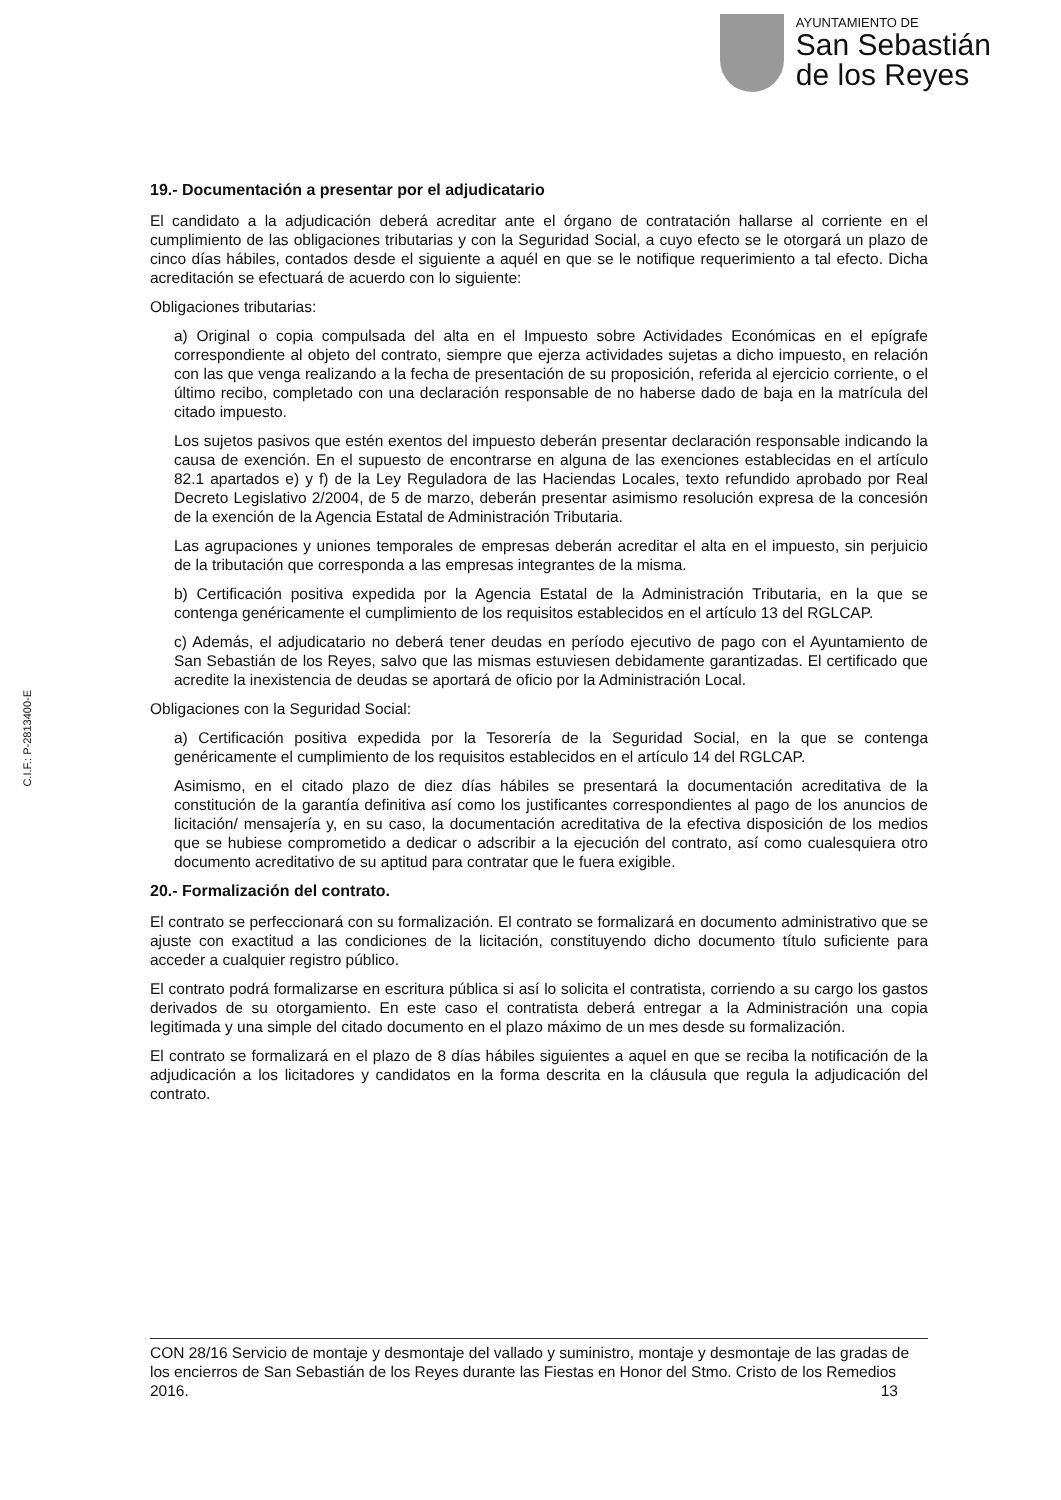AYUNTAMIENTO DE
San Sebastián
de los Reyes
C.I.F.: P-2813400-E
19.- Documentación a presentar por el adjudicatario
El candidato a la adjudicación deberá acreditar ante el órgano de contratación hallarse al corriente en el cumplimiento de las obligaciones tributarias y con la Seguridad Social, a cuyo efecto se le otorgará un plazo de cinco días hábiles, contados desde el siguiente a aquél en que se le notifique requerimiento a tal efecto. Dicha acreditación se efectuará de acuerdo con lo siguiente:
Obligaciones tributarias:
a) Original o copia compulsada del alta en el Impuesto sobre Actividades Económicas en el epígrafe correspondiente al objeto del contrato, siempre que ejerza actividades sujetas a dicho impuesto, en relación con las que venga realizando a la fecha de presentación de su proposición, referida al ejercicio corriente, o el último recibo, completado con una declaración responsable de no haberse dado de baja en la matrícula del citado impuesto.
Los sujetos pasivos que estén exentos del impuesto deberán presentar declaración responsable indicando la causa de exención. En el supuesto de encontrarse en alguna de las exenciones establecidas en el artículo 82.1 apartados e) y f) de la Ley Reguladora de las Haciendas Locales, texto refundido aprobado por Real Decreto Legislativo 2/2004, de 5 de marzo, deberán presentar asimismo resolución expresa de la concesión de la exención de la Agencia Estatal de Administración Tributaria.
Las agrupaciones y uniones temporales de empresas deberán acreditar el alta en el impuesto, sin perjuicio de la tributación que corresponda a las empresas integrantes de la misma.
b) Certificación positiva expedida por la Agencia Estatal de la Administración Tributaria, en la que se contenga genéricamente el cumplimiento de los requisitos establecidos en el artículo 13 del RGLCAP.
c) Además, el adjudicatario no deberá tener deudas en período ejecutivo de pago con el Ayuntamiento de San Sebastián de los Reyes, salvo que las mismas estuviesen debidamente garantizadas. El certificado que acredite la inexistencia de deudas se aportará de oficio por la Administración Local.
Obligaciones con la Seguridad Social:
a) Certificación positiva expedida por la Tesorería de la Seguridad Social, en la que se contenga genéricamente el cumplimiento de los requisitos establecidos en el artículo 14 del RGLCAP.
Asimismo, en el citado plazo de diez días hábiles se presentará la documentación acreditativa de la constitución de la garantía definitiva así como los justificantes correspondientes al pago de los anuncios de licitación/ mensajería y, en su caso, la documentación acreditativa de la efectiva disposición de los medios que se hubiese comprometido a dedicar o adscribir a la ejecución del contrato, así como cualesquiera otro documento acreditativo de su aptitud para contratar que le fuera exigible.
20.- Formalización del contrato.
El contrato se perfeccionará con su formalización. El contrato se formalizará en documento administrativo que se ajuste con exactitud a las condiciones de la licitación, constituyendo dicho documento título suficiente para acceder a cualquier registro público.
El contrato podrá formalizarse en escritura pública si así lo solicita el contratista, corriendo a su cargo los gastos derivados de su otorgamiento. En este caso el contratista deberá entregar a la Administración una copia legitimada y una simple del citado documento en el plazo máximo de un mes desde su formalización.
El contrato se formalizará en el plazo de 8 días hábiles siguientes a aquel en que se reciba la notificación de la adjudicación a los licitadores y candidatos en la forma descrita en la cláusula que regula la adjudicación del contrato.
CON 28/16 Servicio de montaje y desmontaje del vallado y suministro, montaje y desmontaje de las gradas de los encierros de San Sebastián de los Reyes durante las Fiestas en Honor del Stmo. Cristo de los Remedios 2016. 13